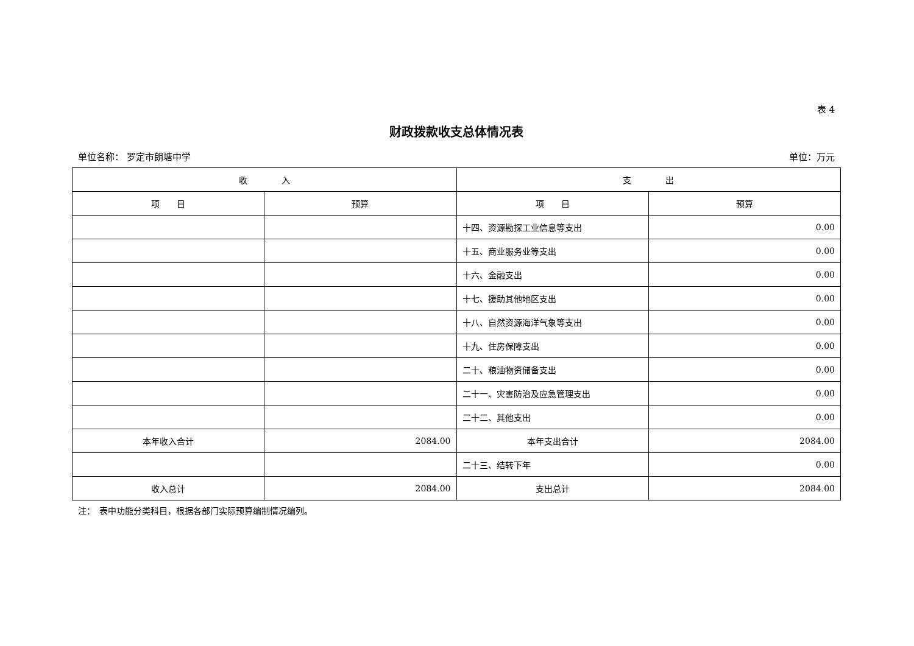表 4
财政拨款收支总体情况表
单位名称： 罗定市朗塘中学 单位：万元
| 收 入 | | 支 出 | |
| --- | --- | --- | --- |
| 项 目 | 预算 | 项 目 | 预算 |
| | | 十四、资源勘探工业信息等支出 | 0.00 |
| | | 十五、商业服务业等支出 | 0.00 |
| | | 十六、金融支出 | 0.00 |
| | | 十七、援助其他地区支出 | 0.00 |
| | | 十八、自然资源海洋气象等支出 | 0.00 |
| | | 十九、住房保障支出 | 0.00 |
| | | 二十、粮油物资储备支出 | 0.00 |
| | | 二十一、灾害防治及应急管理支出 | 0.00 |
| | | 二十二、其他支出 | 0.00 |
| 本年收入合计 | 2084.00 | 本年支出合计 | 2084.00 |
| | | 二十三、结转下年 | 0.00 |
| 收入总计 | 2084.00 | 支出总计 | 2084.00 |
注：　表中功能分类科目，根据各部门实际预算编制情况编列。